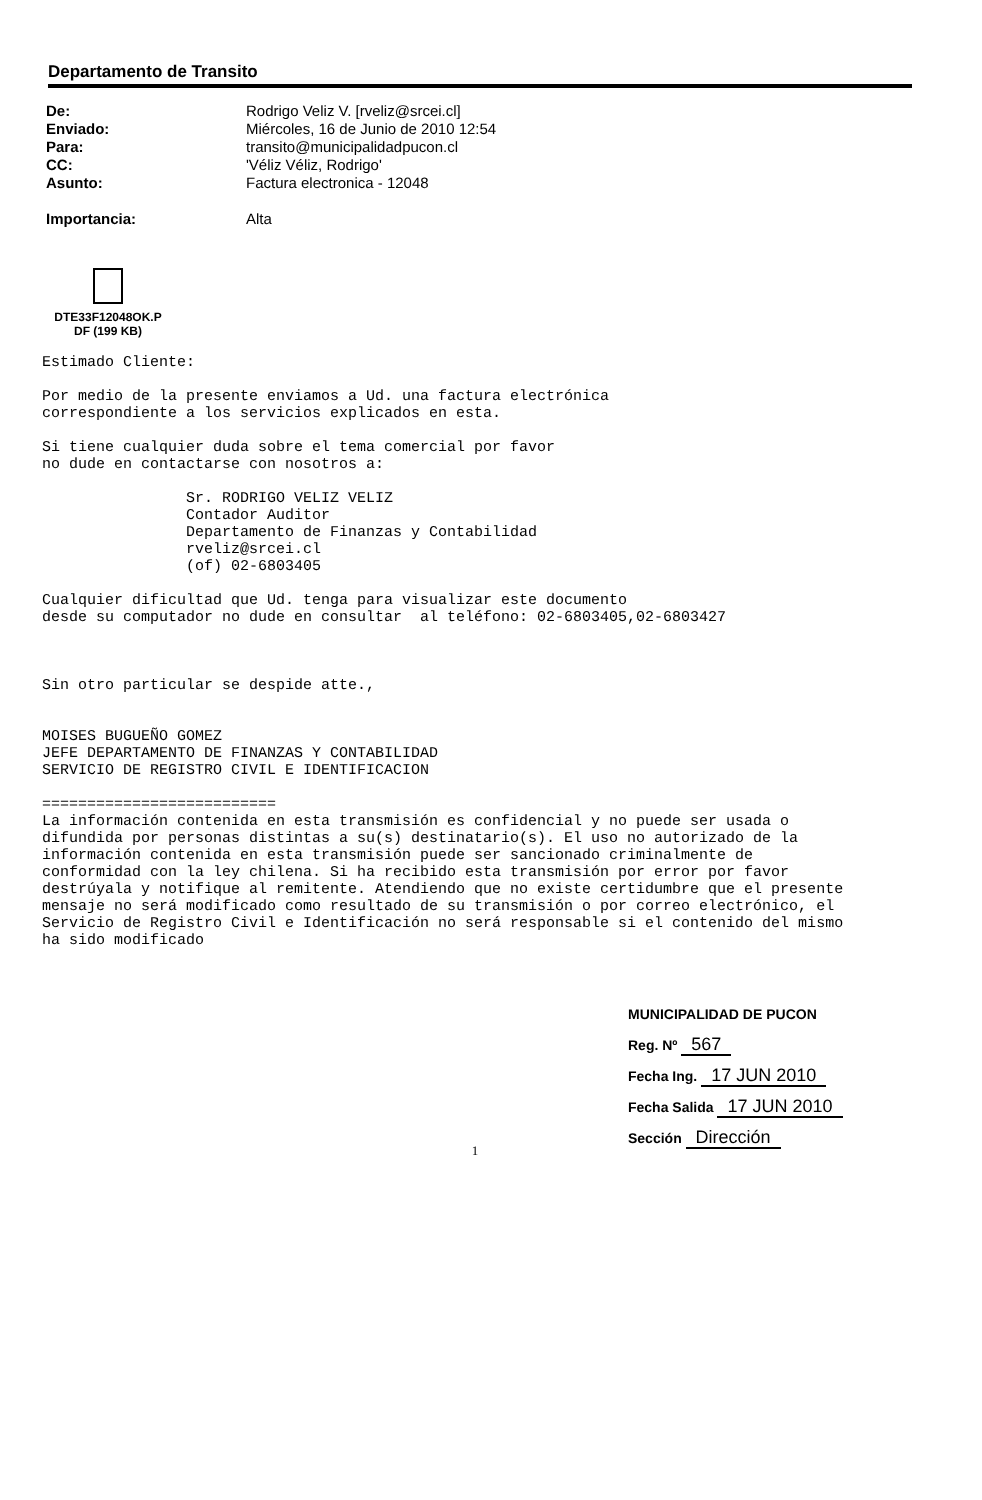Departamento de Transito
| De: | Rodrigo Veliz V. [rveliz@srcei.cl] |
| Enviado: | Miércoles, 16 de Junio de 2010 12:54 |
| Para: | transito@municipalidadpucon.cl |
| CC: | 'Véliz Véliz, Rodrigo' |
| Asunto: | Factura electronica - 12048 |
| Importancia: | Alta |
DTE33F12048OK.P
DF (199 KB)
Estimado Cliente: Por medio de la presente enviamos a Ud. una factura electrónica correspondiente a los servicios explicados en esta. Si tiene cualquier duda sobre el tema comercial por favor no dude en contactarse con nosotros a: Sr. RODRIGO VELIZ VELIZ Contador Auditor Departamento de Finanzas y Contabilidad rveliz@srcei.cl (of) 02-6803405 Cualquier dificultad que Ud. tenga para visualizar este documento desde su computador no dude en consultar al teléfono: 02-6803405,02-6803427 Sin otro particular se despide atte., MOISES BUGUEÑO GOMEZ JEFE DEPARTAMENTO DE FINANZAS Y CONTABILIDAD SERVICIO DE REGISTRO CIVIL E IDENTIFICACION ========================== La información contenida en esta transmisión es confidencial y no puede ser usada o difundida por personas distintas a su(s) destinatario(s). El uso no autorizado de la información contenida en esta transmisión puede ser sancionado criminalmente de conformidad con la ley chilena. Si ha recibido esta transmisión por error por favor destrúyala y notifique al remitente. Atendiendo que no existe certidumbre que el presente mensaje no será modificado como resultado de su transmisión o por correo electrónico, el Servicio de Registro Civil e Identificación no será responsable si el contenido del mismo ha sido modificado
MUNICIPALIDAD DE PUCON
Reg. Nº 567
Fecha Ing. 17 JUN 2010
Fecha Salida 17 JUN 2010
Sección Dirección
1